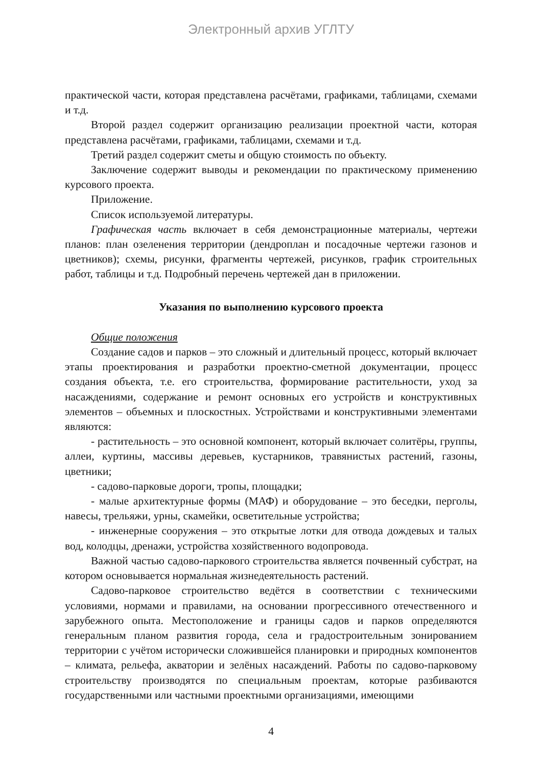Электронный архив УГЛТУ
практической части, которая представлена расчётами, графиками, таблицами, схемами и т.д.
Второй раздел содержит организацию реализации проектной части, которая представлена расчётами, графиками, таблицами, схемами и т.д.
Третий раздел содержит сметы и общую стоимость по объекту.
Заключение содержит выводы и рекомендации по практическому применению курсового проекта.
Приложение.
Список используемой литературы.
Графическая часть включает в себя демонстрационные материалы, чертежи планов: план озеленения территории (дендроплан и посадочные чертежи газонов и цветников); схемы, рисунки, фрагменты чертежей, рисунков, график строительных работ, таблицы и т.д. Подробный перечень чертежей дан в приложении.
Указания по выполнению курсового проекта
Общие положения
Создание садов и парков – это сложный и длительный процесс, который включает этапы проектирования и разработки проектно-сметной документации, процесс создания объекта, т.е. его строительства, формирование растительности, уход за насаждениями, содержание и ремонт основных его устройств и конструктивных элементов – объемных и плоскостных. Устройствами и конструктивными элементами являются:
- растительность – это основной компонент, который включает солитёры, группы, аллеи, куртины, массивы деревьев, кустарников, травянистых растений, газоны, цветники;
- садово-парковые дороги, тропы, площадки;
- малые архитектурные формы (МАФ) и оборудование – это беседки, перголы, навесы, трельяжи, урны, скамейки, осветительные устройства;
- инженерные сооружения – это открытые лотки для отвода дождевых и талых вод, колодцы, дренажи, устройства хозяйственного водопровода.
Важной частью садово-паркового строительства является почвенный субстрат, на котором основывается нормальная жизнедеятельность растений.
Садово-парковое строительство ведётся в соответствии с техническими условиями, нормами и правилами, на основании прогрессивного отечественного и зарубежного опыта. Местоположение и границы садов и парков определяются генеральным планом развития города, села и градостроительным зонированием территории с учётом исторически сложившейся планировки и природных компонентов – климата, рельефа, акватории и зелёных насаждений. Работы по садово-парковому строительству производятся по специальным проектам, которые разбиваются государственными или частными проектными организациями, имеющими
4